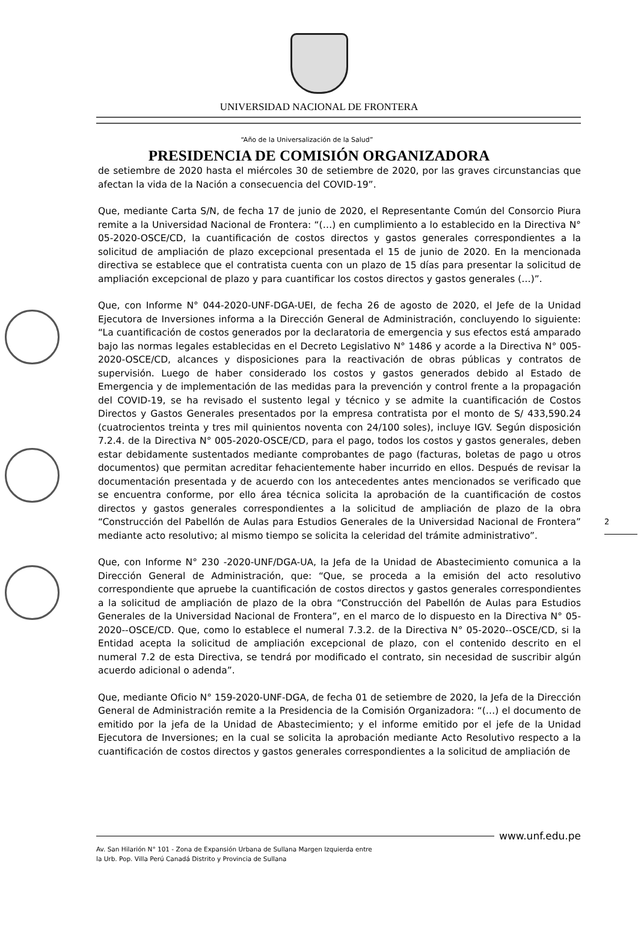UNIVERSIDAD NACIONAL DE FRONTERA
“Año de la Universalización de la Salud”
PRESIDENCIA DE COMISIÓN ORGANIZADORA
de setiembre de 2020 hasta el miércoles 30 de setiembre de 2020, por las graves circunstancias que afectan la vida de la Nación a consecuencia del COVID-19”.
Que, mediante Carta S/N, de fecha 17 de junio de 2020, el Representante Común del Consorcio Piura remite a la Universidad Nacional de Frontera: “(…) en cumplimiento a lo establecido en la Directiva N° 05-2020-OSCE/CD, la cuantificación de costos directos y gastos generales correspondientes a la solicitud de ampliación de plazo excepcional presentada el 15 de junio de 2020. En la mencionada directiva se establece que el contratista cuenta con un plazo de 15 días para presentar la solicitud de ampliación excepcional de plazo y para cuantificar los costos directos y gastos generales (…)”.
Que, con Informe N° 044-2020-UNF-DGA-UEI, de fecha 26 de agosto de 2020, el Jefe de la Unidad Ejecutora de Inversiones informa a la Dirección General de Administración, concluyendo lo siguiente: “La cuantificación de costos generados por la declaratoria de emergencia y sus efectos está amparado bajo las normas legales establecidas en el Decreto Legislativo N° 1486 y acorde a la Directiva N° 005-2020-OSCE/CD, alcances y disposiciones para la reactivación de obras públicas y contratos de supervisión. Luego de haber considerado los costos y gastos generados debido al Estado de Emergencia y de implementación de las medidas para la prevención y control frente a la propagación del COVID-19, se ha revisado el sustento legal y técnico y se admite la cuantificación de Costos Directos y Gastos Generales presentados por la empresa contratista por el monto de S/ 433,590.24 (cuatrocientos treinta y tres mil quinientos noventa con 24/100 soles), incluye IGV. Según disposición 7.2.4. de la Directiva N° 005-2020-OSCE/CD, para el pago, todos los costos y gastos generales, deben estar debidamente sustentados mediante comprobantes de pago (facturas, boletas de pago u otros documentos) que permitan acreditar fehacientemente haber incurrido en ellos. Después de revisar la documentación presentada y de acuerdo con los antecedentes antes mencionados se verificado que se encuentra conforme, por ello área técnica solicita la aprobación de la cuantificación de costos directos y gastos generales correspondientes a la solicitud de ampliación de plazo de la obra “Construcción del Pabellón de Aulas para Estudios Generales de la Universidad Nacional de Frontera” mediante acto resolutivo; al mismo tiempo se solicita la celeridad del trámite administrativo”.
Que, con Informe N° 230 -2020-UNF/DGA-UA, la Jefa de la Unidad de Abastecimiento comunica a la Dirección General de Administración, que: “Que, se proceda a la emisión del acto resolutivo correspondiente que apruebe la cuantificación de costos directos y gastos generales correspondientes a la solicitud de ampliación de plazo de la obra “Construcción del Pabellón de Aulas para Estudios Generales de la Universidad Nacional de Frontera”, en el marco de lo dispuesto en la Directiva N° 05-2020--OSCE/CD. Que, como lo establece el numeral 7.3.2. de la Directiva N° 05-2020--OSCE/CD, si la Entidad acepta la solicitud de ampliación excepcional de plazo, con el contenido descrito en el numeral 7.2 de esta Directiva, se tendrá por modificado el contrato, sin necesidad de suscribir algún acuerdo adicional o adenda”.
Que, mediante Oficio N° 159-2020-UNF-DGA, de fecha 01 de setiembre de 2020, la Jefa de la Dirección General de Administración remite a la Presidencia de la Comisión Organizadora: “(…) el documento de emitido por la jefa de la Unidad de Abastecimiento; y el informe emitido por el jefe de la Unidad Ejecutora de Inversiones; en la cual se solicita la aprobación mediante Acto Resolutivo respecto a la cuantificación de costos directos y gastos generales correspondientes a la solicitud de ampliación de
2
www.unf.edu.pe
Av. San Hilarión N° 101 - Zona de Expansión Urbana de Sullana Margen Izquierda entre
la Urb. Pop. Villa Perú Canadá Distrito y Provincia de Sullana